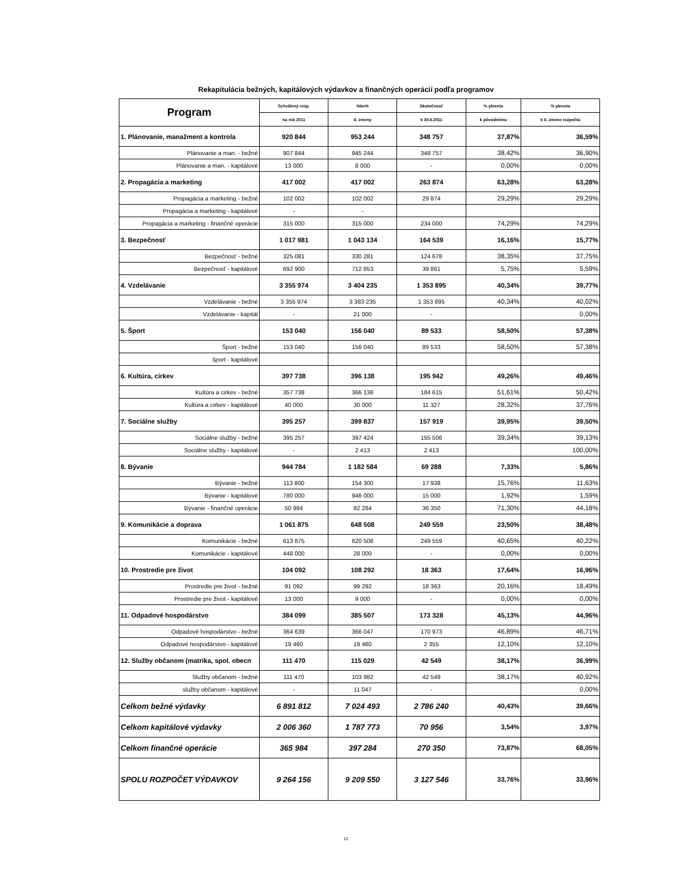Rekapitulácia bežných, kapitálových výdavkov a finančných operácií podľa programov
| Program | Schválený rozp. | Návrh | Skutočnosť | % plnenia | % plnenia |
| --- | --- | --- | --- | --- | --- |
| | na rok 2011 | II. zmeny | k 30.6.2011 | k pôvodnému | k II. zmene rozpočtu |
| 1. Plánovanie, manažment a kontrola | 920 844 | 953 244 | 348 757 | 37,87% | 36,59% |
| Plánovanie a man. - bežné | 907 844 | 945 244 | 348 757 | 38,42% | 36,90% |
| Plánovanie a man. - kapitálové | 13 000 | 8 000 | - | 0,00% | 0,00% |
| 2. Propagácia a marketing | 417 002 | 417 002 | 263 874 | 63,28% | 63,28% |
| Propagácia a marketing - bežné | 102 002 | 102 002 | 29 874 | 29,29% | 29,29% |
| Propagácia a marketing - kapitálové | - | - | | | |
| Propagácia a marketing - finančné operácie | 315 000 | 315 000 | 234 000 | 74,29% | 74,29% |
| 3. Bezpečnosť | 1 017 981 | 1 043 134 | 164 539 | 16,16% | 15,77% |
| Bezpečnosť - bežné | 325 081 | 330 281 | 124 678 | 38,35% | 37,75% |
| Bezpečnosť - kapitálové | 692 900 | 712 853 | 39 861 | 5,75% | 5,59% |
| 4. Vzdelávanie | 3 355 974 | 3 404 235 | 1 353 895 | 40,34% | 39,77% |
| Vzdelávanie - bežné | 3 355 974 | 3 383 235 | 1 353 895 | 40,34% | 40,02% |
| Vzdelávanie - kapitál | - | 21 000 | - | | 0,00% |
| 5. Šport | 153 040 | 156 040 | 89 533 | 58,50% | 57,38% |
| Šport - bežné | 153 040 | 156 040 | 89 533 | 58,50% | 57,38% |
| šport - kapitálové | | | | | |
| 6. Kultúra, cirkev | 397 738 | 396 138 | 195 942 | 49,26% | 49,46% |
| Kultúra a cirkev - bežné | 357 738 | 366 138 | 184 615 | 51,61% | 50,42% |
| Kultúra a cirkev - kapitálové | 40 000 | 30 000 | 11 327 | 28,32% | 37,76% |
| 7. Sociálne služby | 395 257 | 399 837 | 157 919 | 39,95% | 39,50% |
| Sociálne služby - bežné | 395 257 | 397 424 | 155 506 | 39,34% | 39,13% |
| Sociálne služby - kapitálové | - | 2 413 | 2 413 | | 100,00% |
| 8. Bývanie | 944 784 | 1 182 584 | 69 288 | 7,33% | 5,86% |
| Bývanie - bežné | 113 800 | 154 300 | 17 938 | 15,76% | 11,63% |
| Bývanie - kapitálové | 780 000 | 946 000 | 15 000 | 1,92% | 1,59% |
| Bývanie - finančné operácie | 50 984 | 82 284 | 36 350 | 71,30% | 44,18% |
| 9. Komunikácie a doprava | 1 061 875 | 648 508 | 249 559 | 23,50% | 38,48% |
| Komunikácie - bežné | 613 875 | 620 508 | 249 559 | 40,65% | 40,22% |
| Komunikácie - kapitálové | 448 000 | 28 000 | - | 0,00% | 0,00% |
| 10. Prostredie pre život | 104 092 | 108 292 | 18 363 | 17,64% | 16,96% |
| Prostredie pre život - bežné | 91 092 | 99 292 | 18 363 | 20,16% | 18,49% |
| Prostredie pre život - kapitálové | 13 000 | 9 000 | - | 0,00% | 0,00% |
| 11. Odpadové hospodárstvo | 384 099 | 385 507 | 173 328 | 45,13% | 44,96% |
| Odpadové hospodárstvo - bežné | 364 639 | 366 047 | 170 973 | 46,89% | 46,71% |
| Odpadové hospodárstvo - kapitálové | 19 460 | 19 460 | 2 355 | 12,10% | 12,10% |
| 12. Služby občanom (matrika, spol. obecn | 111 470 | 115 029 | 42 549 | 38,17% | 36,99% |
| Služby občanom - bežné | 111 470 | 103 982 | 42 549 | 38,17% | 40,92% |
| služby občanom - kapitálové | - | 11 047 | - | | 0,00% |
| Celkom bežné výdavky | 6 891 812 | 7 024 493 | 2 786 240 | 40,43% | 39,66% |
| Celkom kapitálové výdavky | 2 006 360 | 1 787 773 | 70 956 | 3,54% | 3,97% |
| Celkom finančné operácie | 365 984 | 397 284 | 270 350 | 73,87% | 68,05% |
| SPOLU ROZPOČET VÝDAVKOV | 9 264 156 | 9 209 550 | 3 127 546 | 33,76% | 33,96% |
12